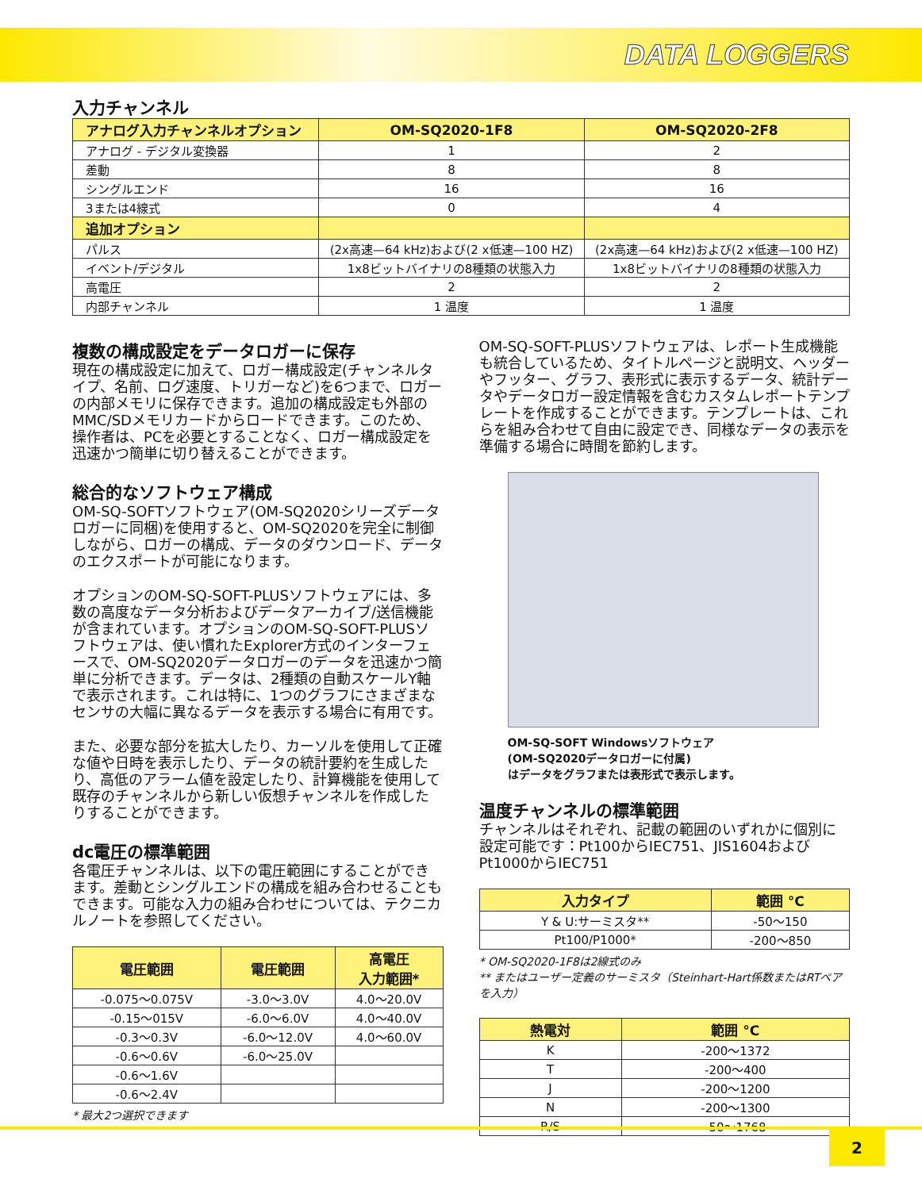DATA LOGGERS
入力チャンネル
| アナログ入力チャンネルオプション | OM-SQ2020-1F8 | OM-SQ2020-2F8 |
| --- | --- | --- |
| アナログ - デジタル変換器 | 1 | 2 |
| 差動 | 8 | 8 |
| シングルエンド | 16 | 16 |
| 3または4線式 | 0 | 4 |
| 追加オプション | | |
| パルス | (2x高速—64 kHz)および(2 x低速—100 HZ) | (2x高速—64 kHz)および(2 x低速—100 HZ) |
| イベント/デジタル | 1x8ビットバイナリの8種類の状態入力 | 1x8ビットバイナリの8種類の状態入力 |
| 高電圧 | 2 | 2 |
| 内部チャンネル | 1 温度 | 1 温度 |
複数の構成設定をデータロガーに保存
現在の構成設定に加えて、ロガー構成設定(チャンネルタイプ、名前、ログ速度、トリガーなど)を6つまで、ロガーの内部メモリに保存できます。追加の構成設定も外部のMMC/SDメモリカードからロードできます。このため、操作者は、PCを必要とすることなく、ロガー構成設定を迅速かつ簡単に切り替えることができます。
総合的なソフトウェア構成
OM-SQ-SOFTソフトウェア(OM-SQ2020シリーズデータロガーに同梱)を使用すると、OM-SQ2020を完全に制御しながら、ロガーの構成、データのダウンロード、データのエクスポートが可能になります。
オプションのOM-SQ-SOFT-PLUSソフトウェアには、多数の高度なデータ分析およびデータアーカイブ/送信機能が含まれています。オプションのOM-SQ-SOFT-PLUSソフトウェアは、使い慣れたExplorer方式のインターフェースで、OM-SQ2020データロガーのデータを迅速かつ簡単に分析できます。データは、2種類の自動スケールY軸で表示されます。これは特に、1つのグラフにさまざまなセンサの大幅に異なるデータを表示する場合に有用です。
また、必要な部分を拡大したり、カーソルを使用して正確な値や日時を表示したり、データの統計要約を生成したり、高低のアラーム値を設定したり、計算機能を使用して既存のチャンネルから新しい仮想チャンネルを作成したりすることができます。
dc電圧の標準範囲
各電圧チャンネルは、以下の電圧範囲にすることができます。差動とシングルエンドの構成を組み合わせることもできます。可能な入力の組み合わせについては、テクニカルノートを参照してください。
| 電圧範囲 | 電圧範囲 | 高電圧 入力範囲* |
| --- | --- | --- |
| -0.075〜0.075V | -3.0〜3.0V | 4.0〜20.0V |
| -0.15〜015V | -6.0〜6.0V | 4.0〜40.0V |
| -0.3〜0.3V | -6.0〜12.0V | 4.0〜60.0V |
| -0.6〜0.6V | -6.0〜25.0V | |
| -0.6〜1.6V | | |
| -0.6〜2.4V | | |
* 最大2つ選択できます
OM-SQ-SOFT-PLUSソフトウェアは、レポート生成機能も統合しているため、タイトルページと説明文、ヘッダーやフッター、グラフ、表形式に表示するデータ、統計データやデータロガー設定情報を含むカスタムレポートテンプレートを作成することができます。テンプレートは、これらを組み合わせて自由に設定でき、同様なデータの表示を準備する場合に時間を節約します。
OM-SQ-SOFT Windowsソフトウェア
(OM-SQ2020データロガーに付属)
はデータをグラフまたは表形式で表示します。
温度チャンネルの標準範囲
チャンネルはそれぞれ、記載の範囲のいずれかに個別に設定可能です：Pt100からIEC751、JIS1604およびPt1000からIEC751
| 入力タイプ | 範囲 °C |
| --- | --- |
| Y & U:サーミスタ** | -50〜150 |
| Pt100/P1000* | -200〜850 |
* OM-SQ2020-1F8は2線式のみ
** またはユーザー定義のサーミスタ（Steinhart-Hart係数またはRTペアを入力）
| 熱電対 | 範囲 °C |
| --- | --- |
| K | -200〜1372 |
| T | -200〜400 |
| J | -200〜1200 |
| N | -200〜1300 |
| R/S | -50〜1768 |
2